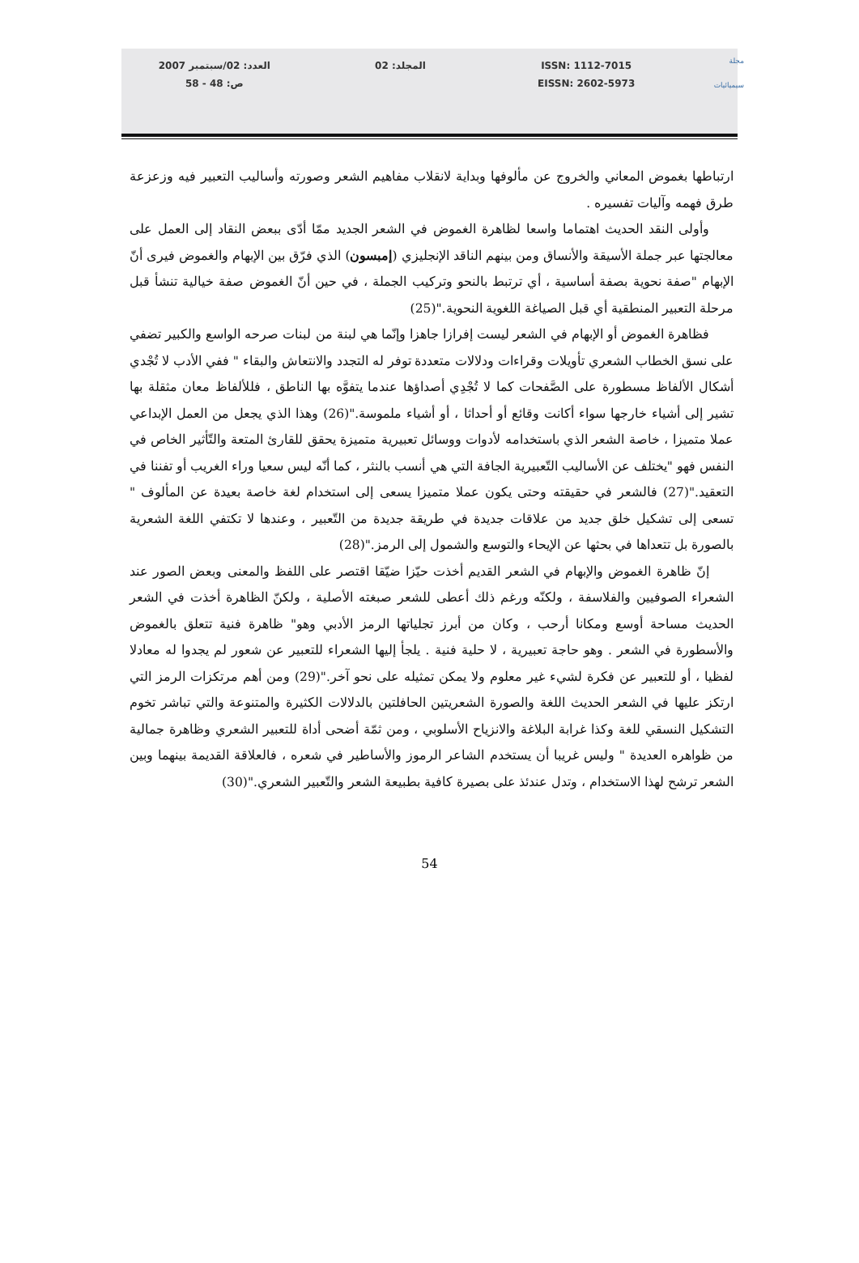مجلة
سيميائيات
ISSN: 1112-7015
EISSN: 2602-5973
المجلد: 02 العدد: 02/سبتمبر 2007
ص: 48 - 58
ارتباطها بغموض المعاني والخروج عن مألوفها وبداية لانقلاب مفاهيم الشعر وصورته وأساليب التعبير فيه وزعزعة طرق فهمه وآليات تفسيره .
وأولى النقد الحديث اهتماما واسعا لظاهرة الغموض في الشعر الجديد ممّا أدّى ببعض النقاد إلى العمل على معالجتها عبر جملة الأسيقة والأنساق ومن بينهم الناقد الإنجليزي (إمبسون) الذي فرّق بين الإبهام والغموض فيرى أنّ الإبهام "صفة نحوية بصفة أساسية ، أي ترتبط بالنحو وتركيب الجملة ، في حين أنّ الغموض صفة خيالية تنشأ قبل مرحلة التعبير المنطقية أي قبل الصياغة اللغوية النحوية."(25)
فظاهرة الغموض أو الإبهام في الشعر ليست إفرازا جاهزا وإنّما هي لبنة من لبنات صرحه الواسع والكبير تضفي على نسق الخطاب الشعري تأويلات وقراءات ودلالات متعددة توفر له التجدد والانتعاش والبقاء " ففي الأدب لا تُجْدي أشكال الألفاظ مسطورة على الصَّفحات كما لا تُجْدِي أصداؤها عندما يتفوَّه بها الناطق ، فللألفاظ معان مثقلة بها تشير إلى أشياء خارجها سواء أكانت وقائع أو أحداثا ، أو أشياء ملموسة."(26) وهذا الذي يجعل من العمل الإبداعي عملا متميزا ، خاصة الشعر الذي باستخدامه لأدوات ووسائل تعبيرية متميزة يحقق للقارئ المتعة والتّأثير الخاص في النفس فهو "يختلف عن الأساليب التّعبيرية الجافة التي هي أنسب بالنثر ، كما أنّه ليس سعيا وراء الغريب أو تفننا في التعقيد."(27) فالشعر في حقيقته وحتى يكون عملا متميزا يسعى إلى استخدام لغة خاصة بعيدة عن المألوف " تسعى إلى تشكيل خلق جديد من علاقات جديدة في طريقة جديدة من التّعبير ، وعندها لا تكتفي اللغة الشعرية بالصورة بل تتعداها في بحثها عن الإيحاء والتوسع والشمول إلى الرمز."(28)
إنّ ظاهرة الغموض والإبهام في الشعر القديم أخذت حيّزا ضيّقا اقتصر على اللفظ والمعنى وبعض الصور عند الشعراء الصوفيين والفلاسفة ، ولكنّه ورغم ذلك أعطى للشعر صبغته الأصلية ، ولكنّ الظاهرة أخذت في الشعر الحديث مساحة أوسع ومكانا أرحب ، وكان من أبرز تجلياتها الرمز الأدبي وهو" ظاهرة فنية تتعلق بالغموض والأسطورة في الشعر . وهو حاجة تعبيرية ، لا حلية فنية . يلجأ إليها الشعراء للتعبير عن شعور لم يجدوا له معادلا لفظيا ، أو للتعبير عن فكرة لشيء غير معلوم ولا يمكن تمثيله على نحو آخر."(29) ومن أهم مرتكزات الرمز التي ارتكز عليها في الشعر الحديث اللغة والصورة الشعريتين الحافلتين بالدلالات الكثيرة والمتنوعة والتي تباشر تخوم التشكيل النسقي للغة وكذا غرابة البلاغة والانزياح الأسلوبي ، ومن ثمّة أضحى أداة للتعبير الشعري وظاهرة جمالية من ظواهره العديدة " وليس غريبا أن يستخدم الشاعر الرموز والأساطير في شعره ، فالعلاقة القديمة بينهما وبين الشعر ترشح لهذا الاستخدام ، وتدل عندئذ على بصيرة كافية بطبيعة الشعر والتّعبير الشعري."(30)
54